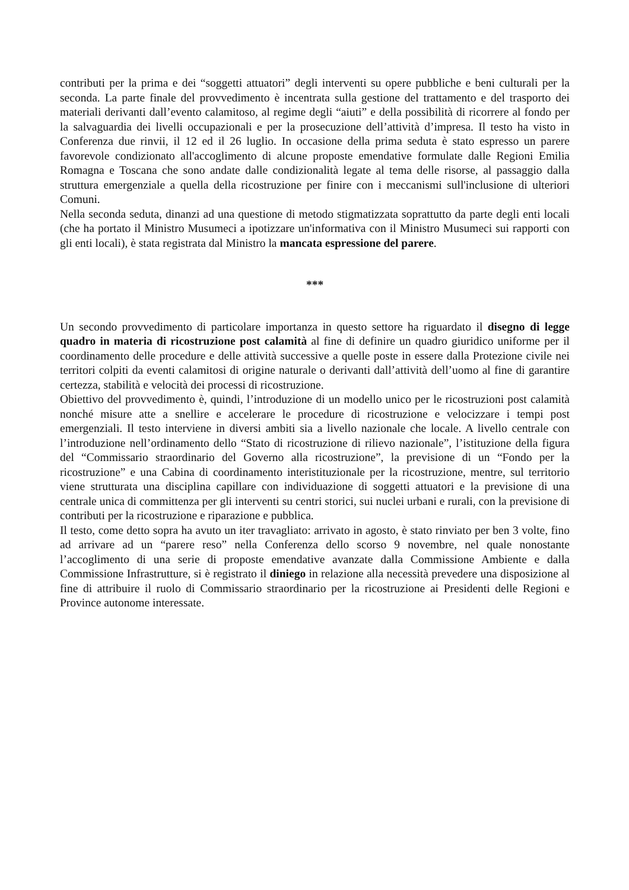contributi per la prima e dei “soggetti attuatori” degli interventi su opere pubbliche e beni culturali per la seconda. La parte finale del provvedimento è incentrata sulla gestione del trattamento e del trasporto dei materiali derivanti dall’evento calamitoso, al regime degli “aiuti” e della possibilità di ricorrere al fondo per la salvaguardia dei livelli occupazionali e per la prosecuzione dell’attività d’impresa. Il testo ha visto in Conferenza due rinvii, il 12 ed il 26 luglio. In occasione della prima seduta è stato espresso un parere favorevole condizionato all'accoglimento di alcune proposte emendative formulate dalle Regioni Emilia Romagna e Toscana che sono andate dalle condizionalità legate al tema delle risorse, al passaggio dalla struttura emergenziale a quella della ricostruzione per finire con i meccanismi sull'inclusione di ulteriori Comuni.
Nella seconda seduta, dinanzi ad una questione di metodo stigmatizzata soprattutto da parte degli enti locali (che ha portato il Ministro Musumeci a ipotizzare un'informativa con il Ministro Musumeci sui rapporti con gli enti locali), è stata registrata dal Ministro la mancata espressione del parere.
***
Un secondo provvedimento di particolare importanza in questo settore ha riguardato il disegno di legge quadro in materia di ricostruzione post calamità al fine di definire un quadro giuridico uniforme per il coordinamento delle procedure e delle attività successive a quelle poste in essere dalla Protezione civile nei territori colpiti da eventi calamitosi di origine naturale o derivanti dall’attività dell’uomo al fine di garantire certezza, stabilità e velocità dei processi di ricostruzione.
Obiettivo del provvedimento è, quindi, l’introduzione di un modello unico per le ricostruzioni post calamità nonché misure atte a snellire e accelerare le procedure di ricostruzione e velocizzare i tempi post emergenziali. Il testo interviene in diversi ambiti sia a livello nazionale che locale. A livello centrale con l’introduzione nell’ordinamento dello “Stato di ricostruzione di rilievo nazionale”, l’istituzione della figura del “Commissario straordinario del Governo alla ricostruzione”, la previsione di un “Fondo per la ricostruzione” e una Cabina di coordinamento interistituzionale per la ricostruzione, mentre, sul territorio viene strutturata una disciplina capillare con individuazione di soggetti attuatori e la previsione di una centrale unica di committenza per gli interventi su centri storici, sui nuclei urbani e rurali, con la previsione di contributi per la ricostruzione e riparazione e pubblica.
Il testo, come detto sopra ha avuto un iter travagliato: arrivato in agosto, è stato rinviato per ben 3 volte, fino ad arrivare ad un “parere reso” nella Conferenza dello scorso 9 novembre, nel quale nonostante l’accoglimento di una serie di proposte emendative avanzate dalla Commissione Ambiente e dalla Commissione Infrastrutture, si è registrato il diniego in relazione alla necessità prevedere una disposizione al fine di attribuire il ruolo di Commissario straordinario per la ricostruzione ai Presidenti delle Regioni e Province autonome interessate.